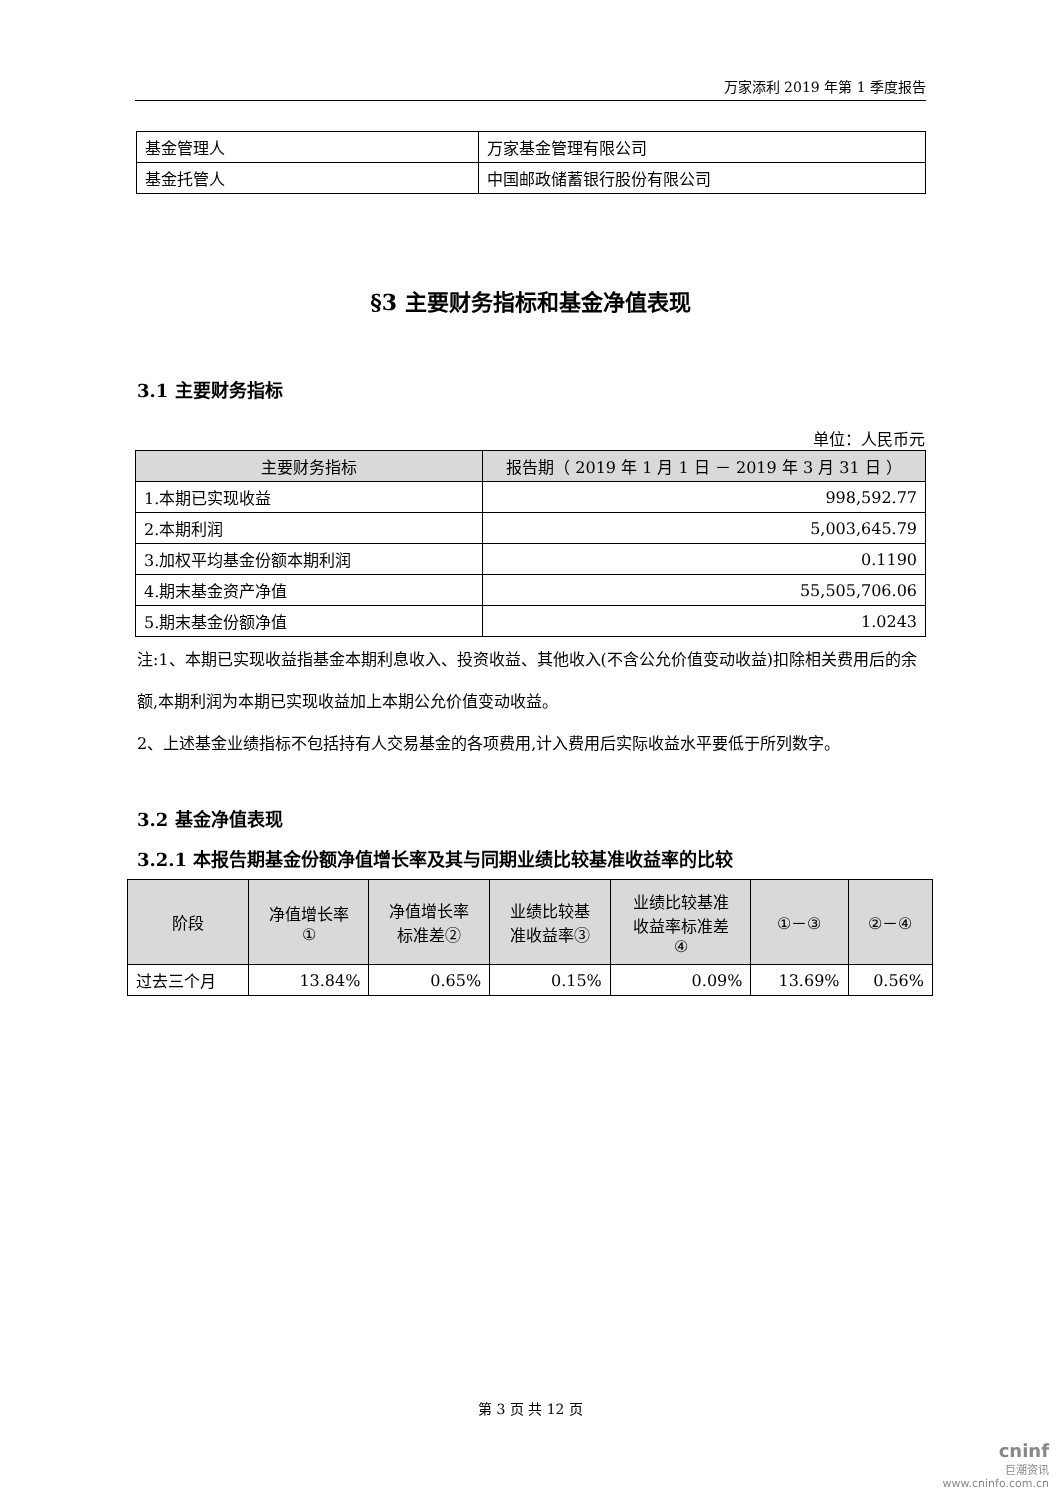万家添利 2019 年第 1 季度报告
| 基金管理人 | 万家基金管理有限公司 |
| 基金托管人 | 中国邮政储蓄银行股份有限公司 |
§3 主要财务指标和基金净值表现
3.1 主要财务指标
单位：人民币元
| 主要财务指标 | 报告期（ 2019 年 1 月 1 日 － 2019 年 3 月 31 日 ） |
| --- | --- |
| 1.本期已实现收益 | 998,592.77 |
| 2.本期利润 | 5,003,645.79 |
| 3.加权平均基金份额本期利润 | 0.1190 |
| 4.期末基金资产净值 | 55,505,706.06 |
| 5.期末基金份额净值 | 1.0243 |
注:1、本期已实现收益指基金本期利息收入、投资收益、其他收入(不含公允价值变动收益)扣除相关费用后的余额,本期利润为本期已实现收益加上本期公允价值变动收益。
2、上述基金业绩指标不包括持有人交易基金的各项费用,计入费用后实际收益水平要低于所列数字。
3.2 基金净值表现
3.2.1 本报告期基金份额净值增长率及其与同期业绩比较基准收益率的比较
| 阶段 | 净值增长率 ① | 净值增长率 标准差② | 业绩比较基 准收益率③ | 业绩比较基准 收益率标准差 ④ | ①－③ | ②－④ |
| --- | --- | --- | --- | --- | --- | --- |
| 过去三个月 | 13.84% | 0.65% | 0.15% | 0.09% | 13.69% | 0.56% |
第 3 页 共 12 页
cninf
巨潮资讯
www.cninfo.com.cn